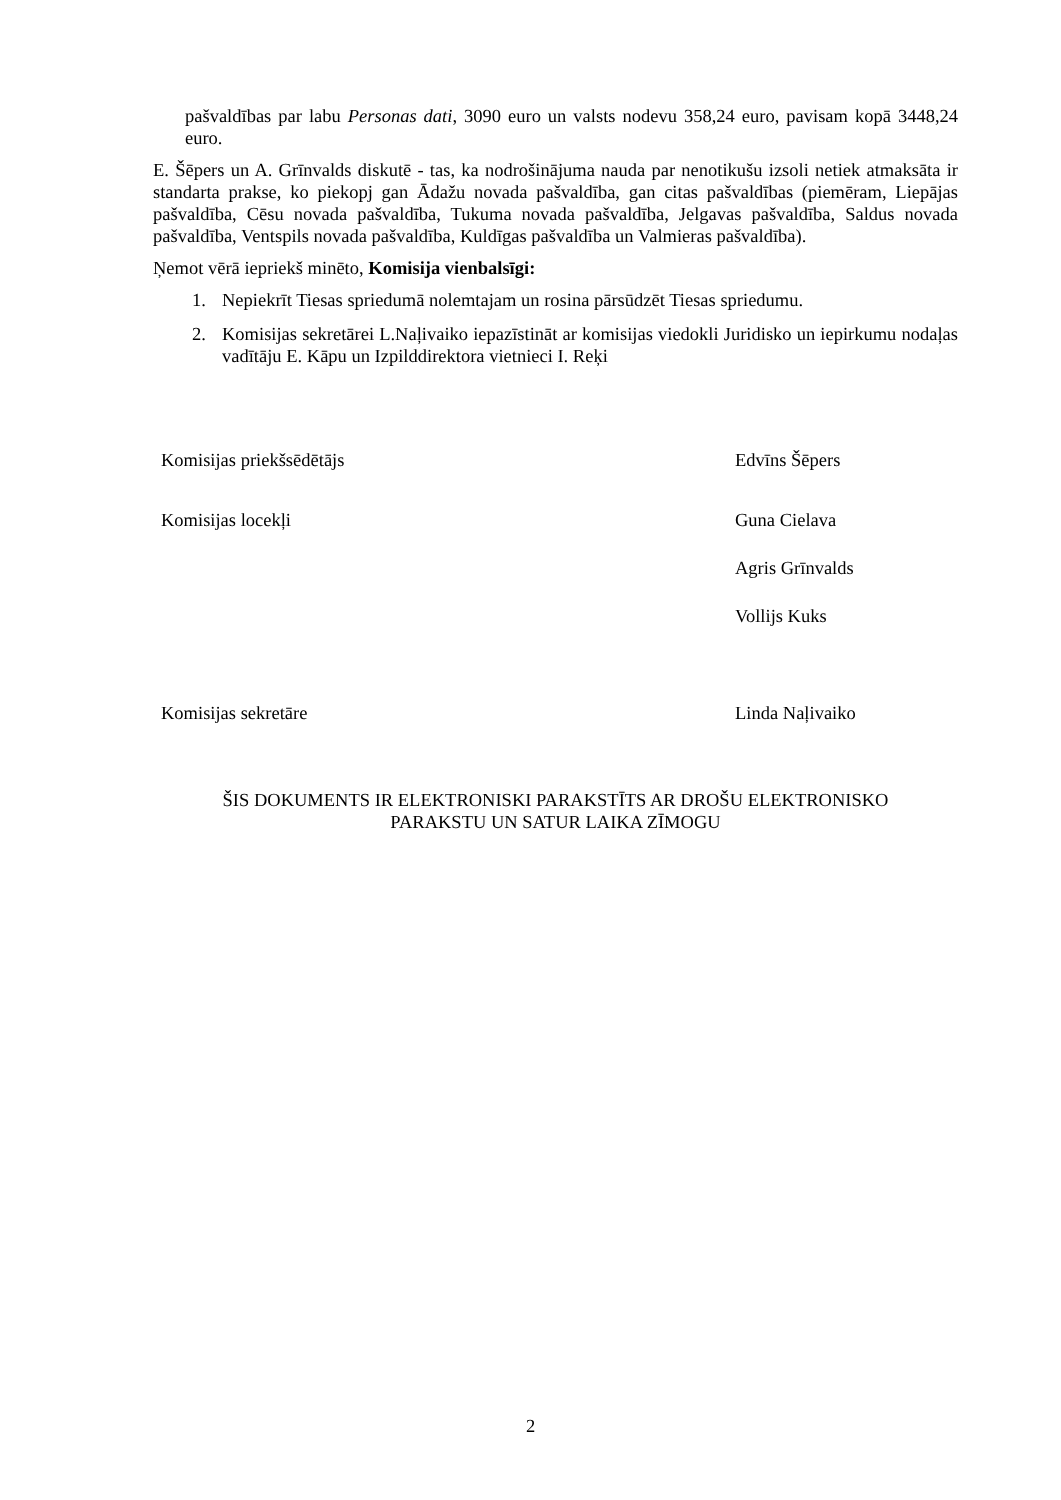pašvaldības par labu Personas dati, 3090 euro un valsts nodevu 358,24 euro, pavisam kopā 3448,24 euro.
E. Šēpers un A. Grīnvalds diskutē - tas, ka nodrošinājuma nauda par nenotikušu izsoli netiek atmaksāta ir standarta prakse, ko piekopj gan Ādažu novada pašvaldība, gan citas pašvaldības (piemēram, Liepājas pašvaldība, Cēsu novada pašvaldība, Tukuma novada pašvaldība, Jelgavas pašvaldība, Saldus novada pašvaldība, Ventspils novada pašvaldība, Kuldīgas pašvaldība un Valmieras pašvaldība).
Ņemot vērā iepriekš minēto, Komisija vienbalsīgi:
1. Nepiekrīt Tiesas spriedumā nolemtajam un rosina pārsūdzēt Tiesas spriedumu.
2. Komisijas sekretārei L.Naļivaiko iepazīstināt ar komisijas viedokli Juridisko un iepirkumu nodaļas vadītāju E. Kāpu un Izpilddirektora vietnieci I. Reķi
Komisijas priekšsēdētājs Edvīns Šēpers
Komisijas locekļi Guna Cielava
Agris Grīnvalds
Vollijs Kuks
Komisijas sekretāre Linda Naļivaiko
ŠIS DOKUMENTS IR ELEKTRONISKI PARAKSTĪTS AR DROŠU ELEKTRONISKO
PARAKSTU UN SATUR LAIKA ZĪMOGU
2